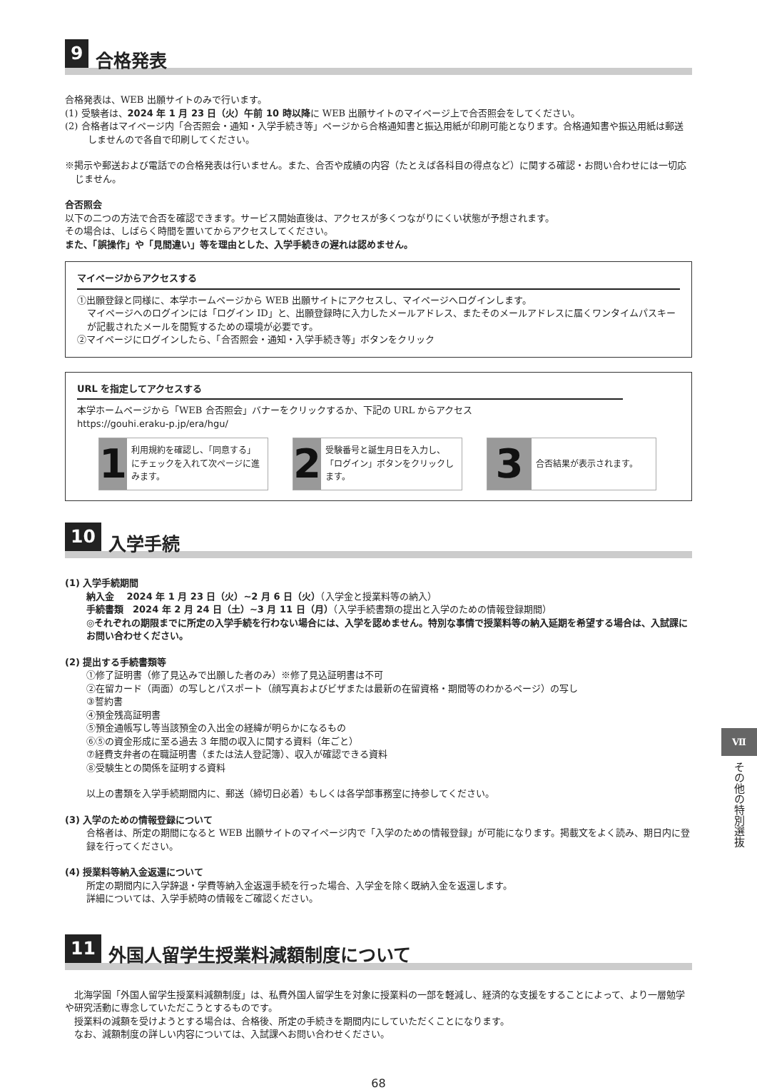9 合格発表
合格発表は、WEB 出願サイトのみで行います。
(1) 受験者は、2024 年 1 月 23 日（火）午前 10 時以降に WEB 出願サイトのマイページ上で合否照会をしてください。
(2) 合格者はマイページ内「合否照会・通知・入学手続き等」ページから合格通知書と振込用紙が印刷可能となります。合格通知書や振込用紙は郵送しませんので各自で印刷してください。
※掲示や郵送および電話での合格発表は行いません。また、合否や成績の内容（たとえば各科目の得点など）に関する確認・お問い合わせには一切応じません。
合否照会
以下の二つの方法で合否を確認できます。サービス開始直後は、アクセスが多くつながりにくい状態が予想されます。
その場合は、しばらく時間を置いてからアクセスしてください。
また、「誤操作」や「見間違い」等を理由とした、入学手続きの遅れは認めません。
マイページからアクセスする
①出願登録と同様に、本学ホームページから WEB 出願サイトにアクセスし、マイページへログインします。
マイページへのログインには「ログイン ID」と、出願登録時に入力したメールアドレス、またそのメールアドレスに届くワンタイムパスキーが記載されたメールを閲覧するための環境が必要です。
②マイページにログインしたら、「合否照会・通知・入学手続き等」ボタンをクリック
URL を指定してアクセスする
本学ホームページから「WEB 合否照会」バナーをクリックするか、下記の URL からアクセス
https://gouhi.eraku-p.jp/era/hgu/
1
利用規約を確認し、「同意する」にチェックを入れて次ページに進みます。
2
受験番号と誕生月日を入力し、「ログイン」ボタンをクリックします。
3
合否結果が表示されます。
10 入学手続
(1) 入学手続期間
納入金　 2024 年 1 月 23 日（火）~2 月 6 日（火）（入学金と授業料等の納入）
手続書類　2024 年 2 月 24 日（土）~3 月 11 日（月）（入学手続書類の提出と入学のための情報登録期間）
◎それぞれの期限までに所定の入学手続を行わない場合には、入学を認めません。特別な事情で授業料等の納入延期を希望する場合は、入試課にお問い合わせください。
(2) 提出する手続書類等
①修了証明書（修了見込みで出願した者のみ）※修了見込証明書は不可
②在留カード（両面）の写しとパスポート（顔写真およびビザまたは最新の在留資格・期間等のわかるページ）の写し
③誓約書
④預金残高証明書
⑤預金通帳写し等当該預金の入出金の経緯が明らかになるもの
⑥⑤の資金形成に至る過去 3 年間の収入に関する資料（年ごと）
⑦経費支弁者の在職証明書（または法人登記簿）、収入が確認できる資料
⑧受験生との関係を証明する資料
以上の書類を入学手続期間内に、郵送（締切日必着）もしくは各学部事務室に持参してください。
(3) 入学のための情報登録について
合格者は、所定の期間になると WEB 出願サイトのマイページ内で「入学のための情報登録」が可能になります。掲載文をよく読み、期日内に登録を行ってください。
(4) 授業料等納入金返還について
所定の期間内に入学辞退・学費等納入金返還手続を行った場合、入学金を除く既納入金を返還します。
詳細については、入学手続時の情報をご確認ください。
11 外国人留学生授業料減額制度について
　北海学園「外国人留学生授業料減額制度」は、私費外国人留学生を対象に授業料の一部を軽減し、経済的な支援をすることによって、より一層勉学や研究活動に専念していただこうとするものです。
　授業料の減額を受けようとする場合は、合格後、所定の手続きを期間内にしていただくことになります。
　なお、減額制度の詳しい内容については、入試課へお問い合わせください。
68
Ⅶ
その他の特別選抜